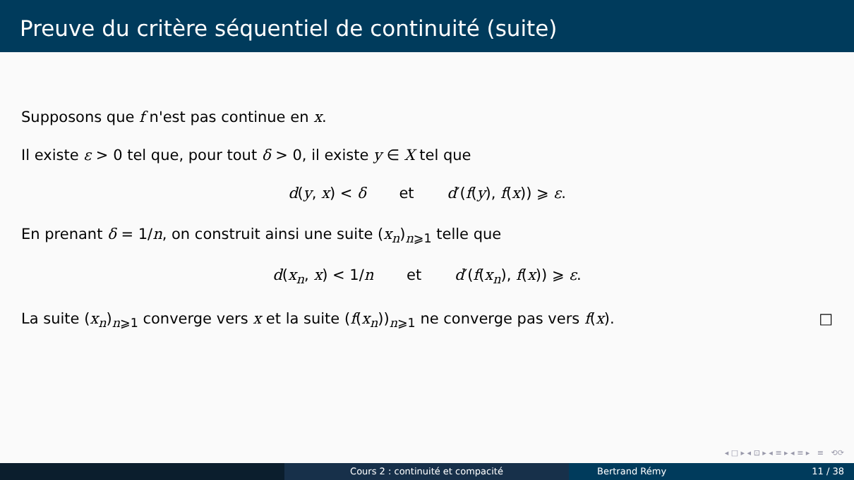Preuve du critère séquentiel de continuité (suite)
Supposons que f n'est pas continue en x.
Il existe ε > 0 tel que, pour tout δ > 0, il existe y ∈ X tel que
d(y, x) < δ et d′(f(y), f(x)) ⩾ ε.
En prenant δ = 1/n, on construit ainsi une suite (x<sub>n</sub>)<sub>n⩾1</sub> telle que
d(x<sub>n</sub>, x) < 1/n et d′(f(x<sub>n</sub>), f(x)) ⩾ ε.
La suite (x<sub>n</sub>)<sub>n⩾1</sub> converge vers x et la suite (f(x<sub>n</sub>))<sub>n⩾1</sub> ne converge pas vers f(x). □
◂ □ ▸ ◂ ⊡ ▸ ◂ ≡ ▸ ◂ ≡ ▸ ≡ ⟲⟳
Cours 2 : continuité et compacité Bertrand Rémy 11 / 38